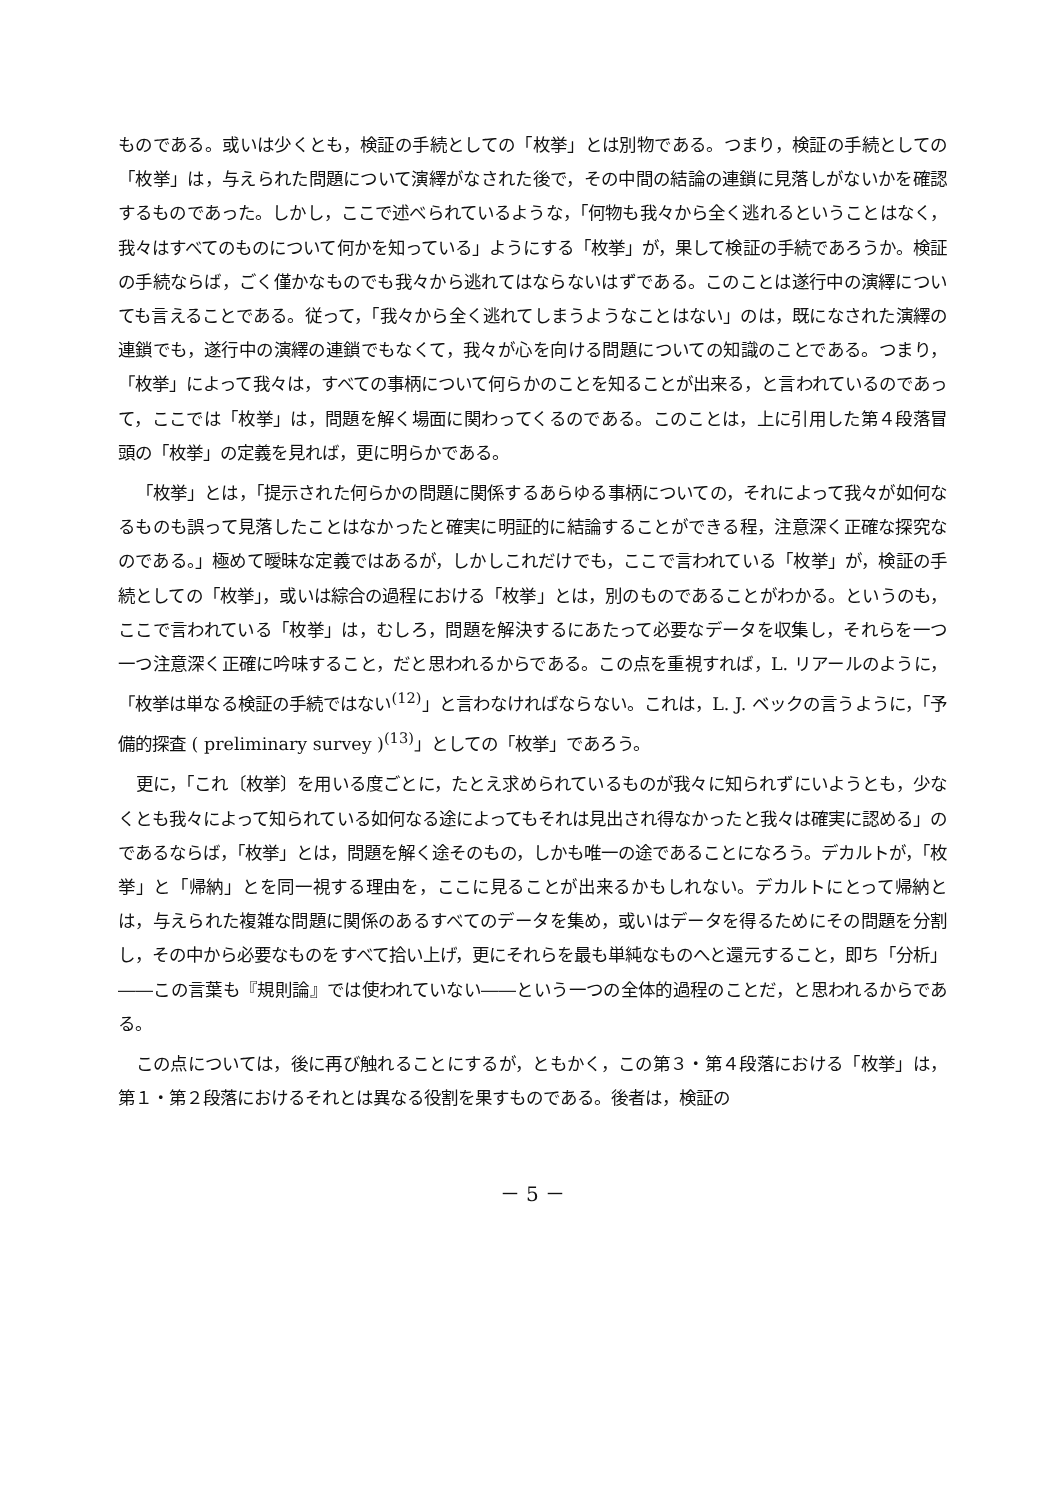ものである。或いは少くとも，検証の手続としての「枚挙」とは別物である。つまり，検証の手続としての「枚挙」は，与えられた問題について演繹がなされた後で，その中間の結論の連鎖に見落しがないかを確認するものであった。しかし，ここで述べられているような，「何物も我々から全く逃れるということはなく，我々はすべてのものについて何かを知っている」ようにする「枚挙」が，果して検証の手続であろうか。検証の手続ならば，ごく僅かなものでも我々から逃れてはならないはずである。このことは遂行中の演繹についても言えることである。従って，「我々から全く逃れてしまうようなことはない」のは，既になされた演繹の連鎖でも，遂行中の演繹の連鎖でもなくて，我々が心を向ける問題についての知識のことである。つまり，「枚挙」によって我々は，すべての事柄について何らかのことを知ることが出来る，と言われているのであって，ここでは「枚挙」は，問題を解く場面に関わってくるのである。このことは，上に引用した第４段落冒頭の「枚挙」の定義を見れば，更に明らかである。
「枚挙」とは，「提示された何らかの問題に関係するあらゆる事柄についての，それによって我々が如何なるものも誤って見落したことはなかったと確実に明証的に結論することができる程，注意深く正確な探究なのである。」極めて曖昧な定義ではあるが，しかしこれだけでも，ここで言われている「枚挙」が，検証の手続としての「枚挙」，或いは綜合の過程における「枚挙」とは，別のものであることがわかる。というのも，ここで言われている「枚挙」は，むしろ，問題を解決するにあたって必要なデータを収集し，それらを一つ一つ注意深く正確に吟味すること，だと思われるからである。この点を重視すれば，L. リアールのように，「枚挙は単なる検証の手続ではない<sup>(12)</sup>」と言わなければならない。これは，L. J. ベックの言うように，「予備的探査 ( preliminary survey )<sup>(13)</sup>」としての「枚挙」であろう。
更に，「これ〔枚挙〕を用いる度ごとに，たとえ求められているものが我々に知られずにいようとも，少なくとも我々によって知られている如何なる途によってもそれは見出され得なかったと我々は確実に認める」のであるならば，「枚挙」とは，問題を解く途そのもの，しかも唯一の途であることになろう。デカルトが，「枚挙」と「帰納」とを同一視する理由を，ここに見ることが出来るかもしれない。デカルトにとって帰納とは，与えられた複雑な問題に関係のあるすべてのデータを集め，或いはデータを得るためにその問題を分割し，その中から必要なものをすべて拾い上げ，更にそれらを最も単純なものへと還元すること，即ち「分析」――この言葉も『規則論』では使われていない――という一つの全体的過程のことだ，と思われるからである。
この点については，後に再び触れることにするが，ともかく，この第３・第４段落における「枚挙」は，第１・第２段落におけるそれとは異なる役割を果すものである。後者は，検証の
－ 5 －